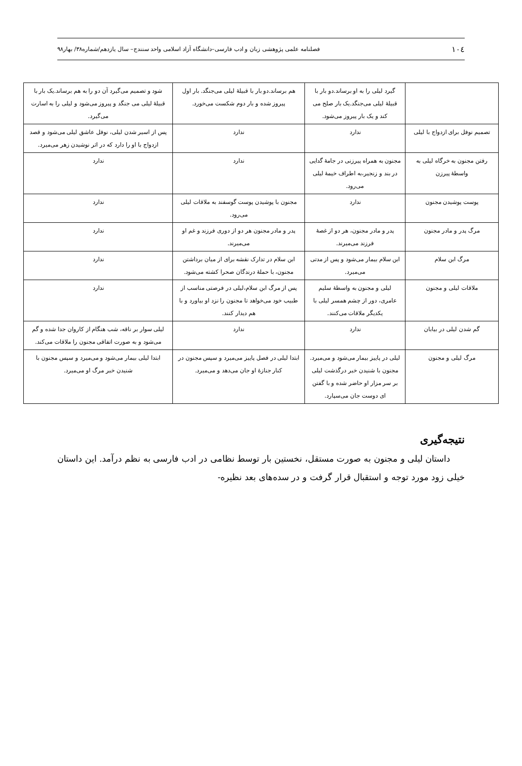۱۰٤ فصلنامه علمی پژوهشی زبان و ادب فارسی–دانشگاه آزاد اسلامی واحد سنندج– سال یازدهم/شماره۳۸/ بهار۹۸
| | گیرد لیلی را به او برساند.دو بار با قبیلهٔ لیلی می‌جنگد.یک بار صلح می کند و یک بار پیروز می‌شود. | هم برساند.دو بار با قبیلهٔ لیلی می‌جنگد. بار اول پیروز شده و بار دوم شکست می‌خورد. | شود و تصمیم می‌گیرد آن دو را به هم برساند.یک بار با قبیلهٔ لیلی می جنگد و پیروز می‌شود و لیلی را به اسارت می‌گیرد. |
| تصمیم نوفل برای ازدواج با لیلی | ندارد | ندارد | پس از اسیر شدن لیلی، نوفل عاشق لیلی می‌شود و قصد ازدواج با او را دارد که در اثر نوشیدن زهر می‌میرد. |
| رفتن مجنون به خرگاه لیلی به واسطهٔ پیرزن | مجنون به همراه پیرزنی در جامهٔ گدایی در بند و زنجیر،به اطراف خیمهٔ لیلی می‌رود. | ندارد | ندارد |
| پوست پوشیدن مجنون | ندارد | مجنون با پوشیدن پوست گوسفند به ملاقات لیلی می‌رود. | ندارد |
| مرگ پدر و مادر مجنون | پدر و مادر مجنون، هر دو از غصهٔ فرزند می‌میرند. | پدر و مادر مجنون هر دو از دوری فرزند و غم او می‌میرند. | ندارد |
| مرگ ابن سلام | ابن سلام بیمار می‌شود و پس از مدتی می‌میرد. | ابن سلام در تدارک نقشه برای از میان برداشتن مجنون، با حملهٔ درندگان صحرا کشته می‌شود. | ندارد |
| ملاقات لیلی و مجنون | لیلی و مجنون به واسطهٔ سلیم عامری، دور از چشم همسر لیلی با یکدیگر ملاقات می‌کنند. | پس از مرگ ابن سلام،لیلی در فرصتی مناسب از طبیب خود می‌خواهد تا مجنون را نزد او بیاورد و با هم دیدار کنند. | ندارد |
| گم شدن لیلی در بیابان | ندارد | ندارد | لیلی سوار بر ناقه، شب هنگام از کاروان جدا شده و گم می‌شود و به صورت اتفاقی مجنون را ملاقات می‌کند. |
| مرگ لیلی و مجنون | لیلی در پاییز بیمار می‌شود و می‌میرد. مجنون با شنیدن خبر درگذشت لیلی بر سر مزار او حاضر شده و با گفتن ای دوست جان می‌سپارد. | ابتدا لیلی در فصل پاییز می‌میرد و سپس مجنون در کنار جنازهٔ او جان می‌دهد و می‌میرد. | ابتدا لیلی بیمار می‌شود و می‌میرد و سپس مجنون با شنیدن خبر مرگ او می‌میرد. |
نتیجه‌گیری
داستان لیلی و مجنون به صورت مستقل، نخستین بار توسط نظامی در ادب فارسی به نظم درآمد. این داستان خیلی زود مورد توجه و استقبال قرار گرفت و در سده‌های بعد نظیره-